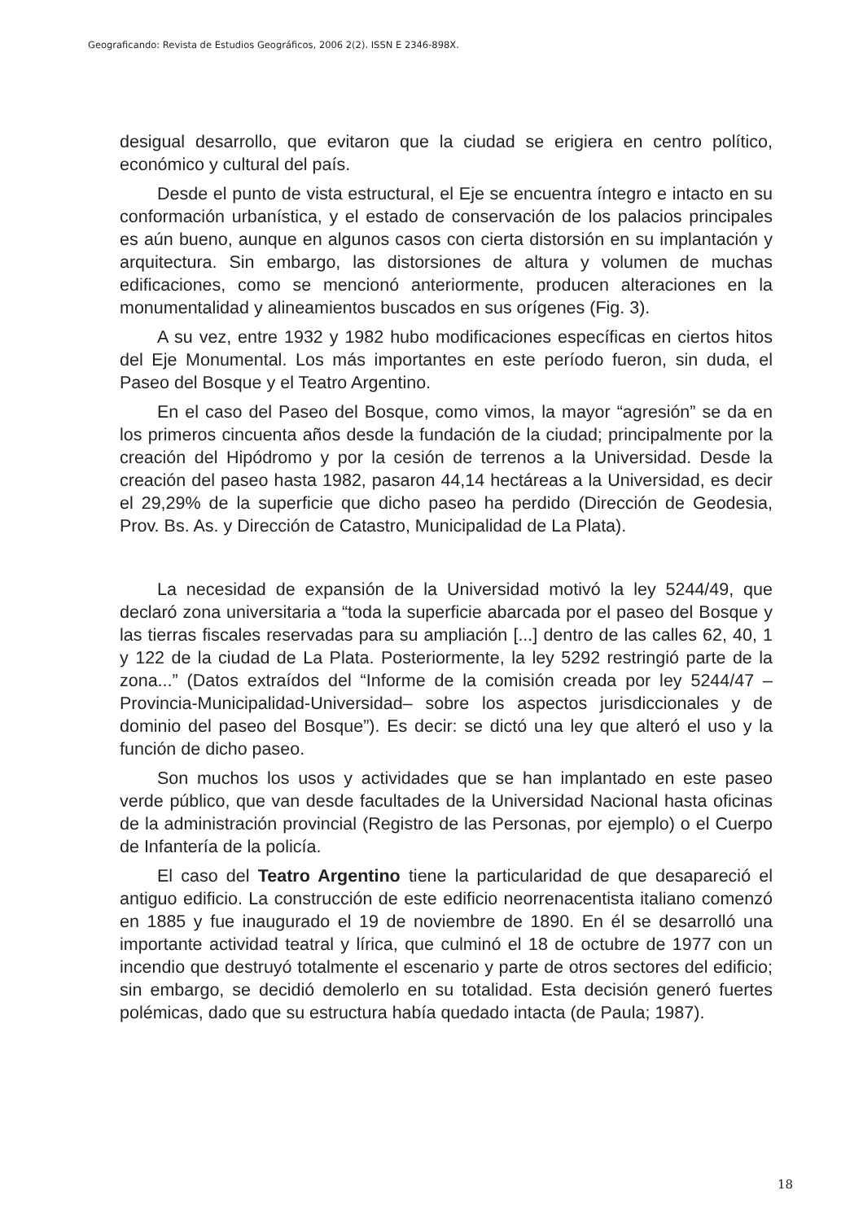Geograficando: Revista de Estudios Geográficos, 2006 2(2). ISSN E 2346-898X.
desigual desarrollo, que evitaron que la ciudad se erigiera en centro político, económico y cultural del país.
Desde el punto de vista estructural, el Eje se encuentra íntegro e intacto en su conformación urbanística, y el estado de conservación de los palacios principales es aún bueno, aunque en algunos casos con cierta distorsión en su implantación y arquitectura. Sin embargo, las distorsiones de altura y volumen de muchas edificaciones, como se mencionó anteriormente, producen alteraciones en la monumentalidad y alineamientos buscados en sus orígenes (Fig. 3).
A su vez, entre 1932 y 1982 hubo modificaciones específicas en ciertos hitos del Eje Monumental. Los más importantes en este período fueron, sin duda, el Paseo del Bosque y el Teatro Argentino.
En el caso del Paseo del Bosque, como vimos, la mayor “agresión” se da en los primeros cincuenta años desde la fundación de la ciudad; principalmente por la creación del Hipódromo y por la cesión de terrenos a la Universidad. Desde la creación del paseo hasta 1982, pasaron 44,14 hectáreas a la Universidad, es decir el 29,29% de la superficie que dicho paseo ha perdido (Dirección de Geodesia, Prov. Bs. As. y Dirección de Catastro, Municipalidad de La Plata).
La necesidad de expansión de la Universidad motivó la ley 5244/49, que declaró zona universitaria a “toda la superficie abarcada por el paseo del Bosque y las tierras fiscales reservadas para su ampliación [...] dentro de las calles 62, 40, 1 y 122 de la ciudad de La Plata. Posteriormente, la ley 5292 restringió parte de la zona...” (Datos extraídos del “Informe de la comisión creada por ley 5244/47 –Provincia-Municipalidad-Universidad– sobre los aspectos jurisdiccionales y de dominio del paseo del Bosque”). Es decir: se dictó una ley que alteró el uso y la función de dicho paseo.
Son muchos los usos y actividades que se han implantado en este paseo verde público, que van desde facultades de la Universidad Nacional hasta oficinas de la administración provincial (Registro de las Personas, por ejemplo) o el Cuerpo de Infantería de la policía.
El caso del Teatro Argentino tiene la particularidad de que desapareció el antiguo edificio. La construcción de este edificio neorrenacentista italiano comenzó en 1885 y fue inaugurado el 19 de noviembre de 1890. En él se desarrolló una importante actividad teatral y lírica, que culminó el 18 de octubre de 1977 con un incendio que destruyó totalmente el escenario y parte de otros sectores del edificio; sin embargo, se decidió demolerlo en su totalidad. Esta decisión generó fuertes polémicas, dado que su estructura había quedado intacta (de Paula; 1987).
18